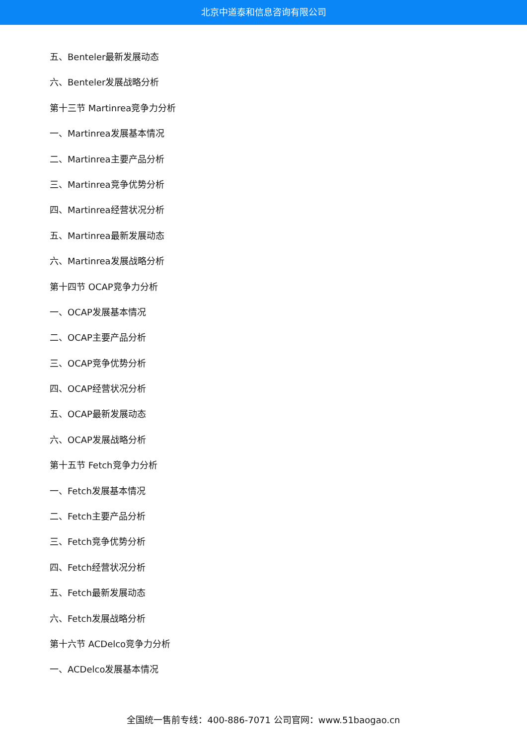北京中道泰和信息咨询有限公司
五、Benteler最新发展动态
六、Benteler发展战略分析
第十三节 Martinrea竞争力分析
一、Martinrea发展基本情况
二、Martinrea主要产品分析
三、Martinrea竞争优势分析
四、Martinrea经营状况分析
五、Martinrea最新发展动态
六、Martinrea发展战略分析
第十四节 OCAP竞争力分析
一、OCAP发展基本情况
二、OCAP主要产品分析
三、OCAP竞争优势分析
四、OCAP经营状况分析
五、OCAP最新发展动态
六、OCAP发展战略分析
第十五节 Fetch竞争力分析
一、Fetch发展基本情况
二、Fetch主要产品分析
三、Fetch竞争优势分析
四、Fetch经营状况分析
五、Fetch最新发展动态
六、Fetch发展战略分析
第十六节 ACDelco竞争力分析
一、ACDelco发展基本情况
全国统一售前专线：400-886-7071 公司官网：www.51baogao.cn